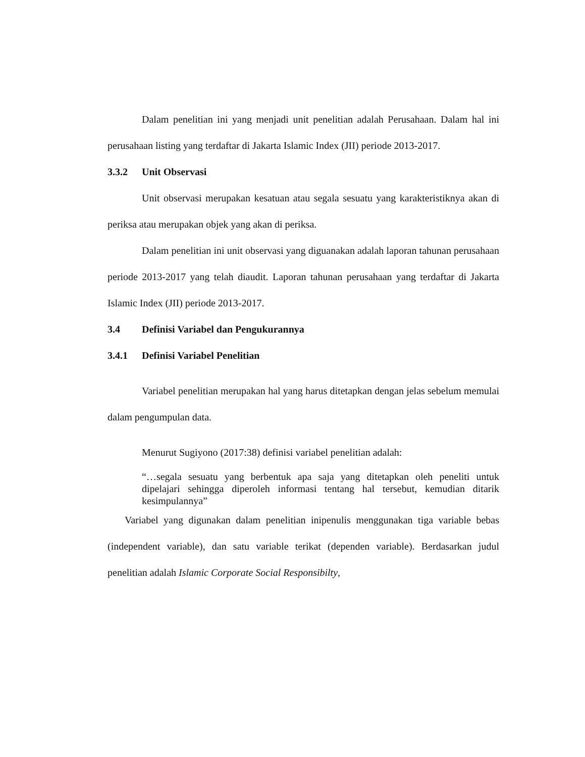Dalam penelitian ini yang menjadi unit penelitian adalah Perusahaan. Dalam hal ini perusahaan listing yang terdaftar di Jakarta Islamic Index (JII) periode 2013-2017.
3.3.2 Unit Observasi
Unit observasi merupakan kesatuan atau segala sesuatu yang karakteristiknya akan di periksa atau merupakan objek yang akan di periksa.
Dalam penelitian ini unit observasi yang diguanakan adalah laporan tahunan perusahaan periode 2013-2017 yang telah diaudit. Laporan tahunan perusahaan yang terdaftar di Jakarta Islamic Index (JII) periode 2013-2017.
3.4 Definisi Variabel dan Pengukurannya
3.4.1 Definisi Variabel Penelitian
Variabel penelitian merupakan hal yang harus ditetapkan dengan jelas sebelum memulai dalam pengumpulan data.
Menurut Sugiyono (2017:38) definisi variabel penelitian adalah:
“…segala sesuatu yang berbentuk apa saja yang ditetapkan oleh peneliti untuk dipelajari sehingga diperoleh informasi tentang hal tersebut, kemudian ditarik kesimpulannya”
Variabel yang digunakan dalam penelitian inipenulis menggunakan tiga variable bebas (independent variable), dan satu variable terikat (dependen variable). Berdasarkan judul penelitian adalah Islamic Corporate Social Responsibilty,